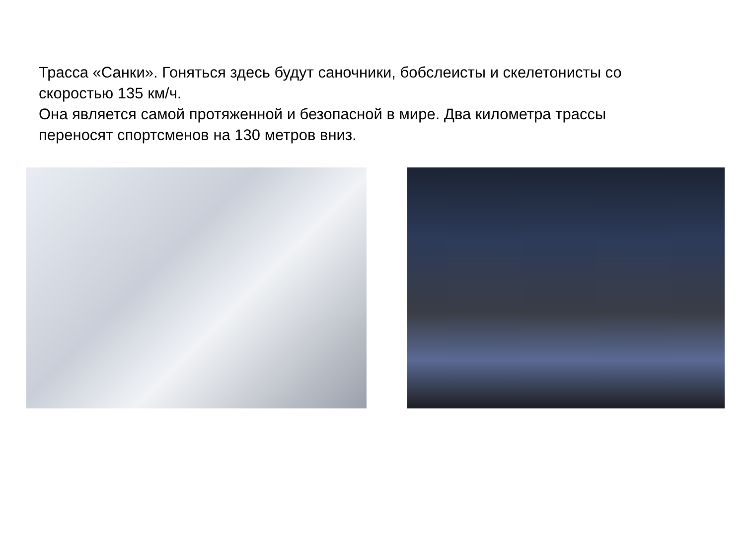Трасса «Санки». Гоняться здесь будут саночники, бобслеисты и скелетонисты со скоростью 135 км/ч.
Она является самой протяженной и безопасной в мире. Два километра трассы переносят спортсменов на 130 метров вниз.